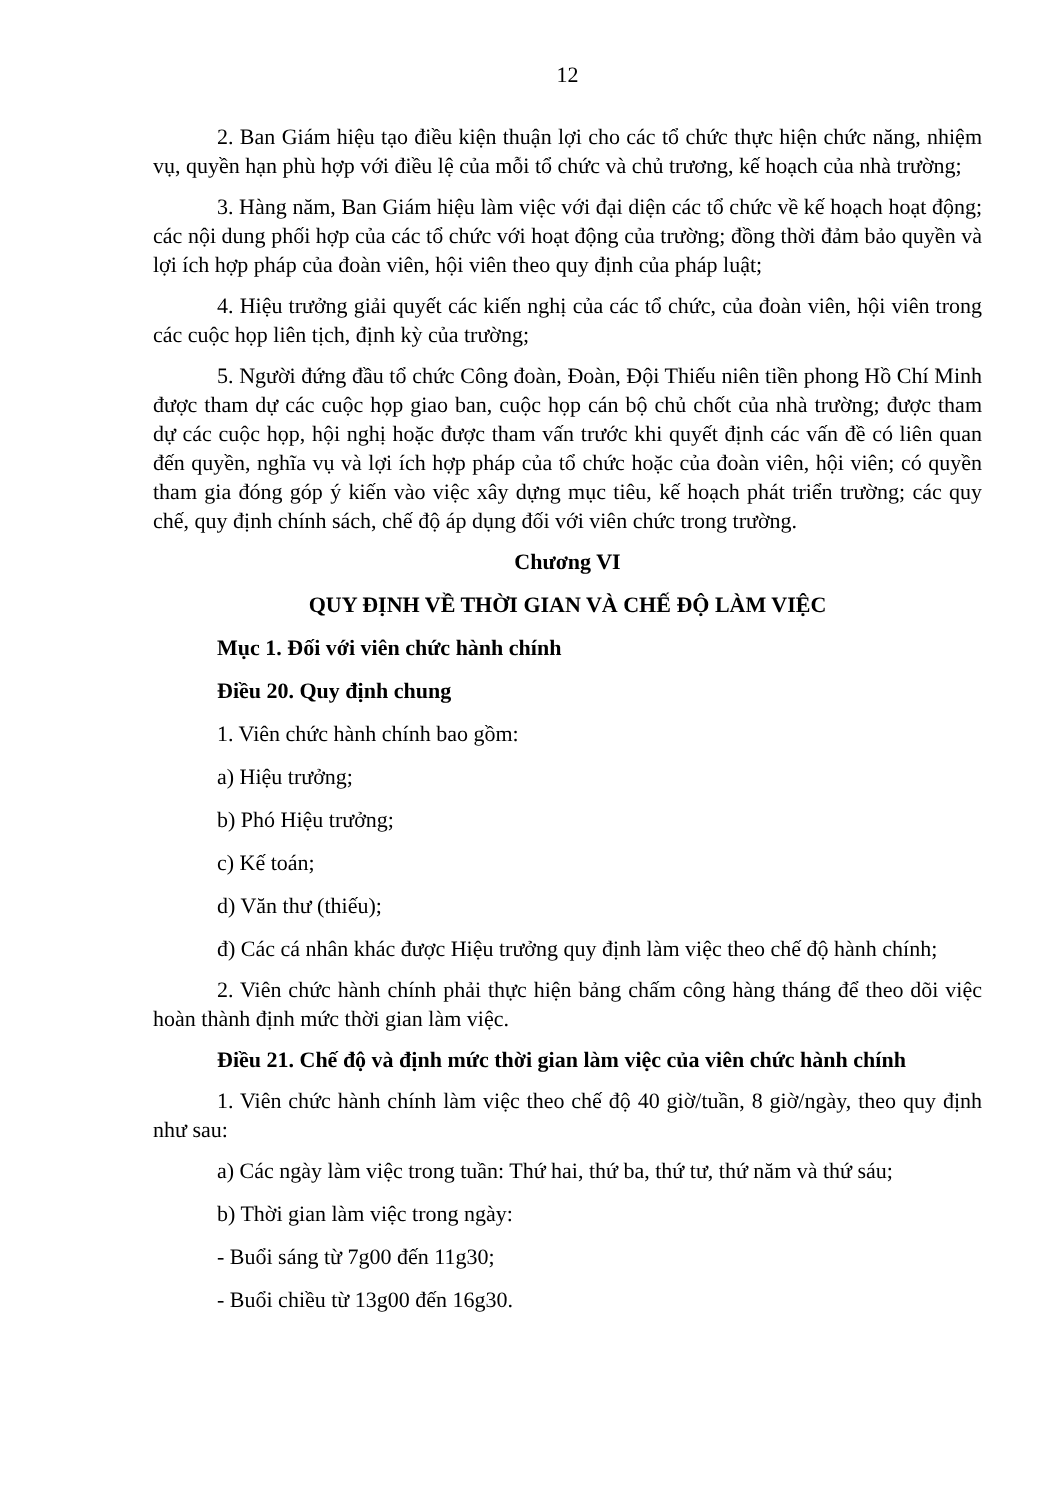12
2. Ban Giám hiệu tạo điều kiện thuận lợi cho các tổ chức thực hiện chức năng, nhiệm vụ, quyền hạn phù hợp với điều lệ của mỗi tổ chức và chủ trương, kế hoạch của nhà trường;
3. Hàng năm, Ban Giám hiệu làm việc với đại diện các tổ chức về kế hoạch hoạt động; các nội dung phối hợp của các tổ chức với hoạt động của trường; đồng thời đảm bảo quyền và lợi ích hợp pháp của đoàn viên, hội viên theo quy định của pháp luật;
4. Hiệu trưởng giải quyết các kiến nghị của các tổ chức, của đoàn viên, hội viên trong các cuộc họp liên tịch, định kỳ của trường;
5. Người đứng đầu tổ chức Công đoàn, Đoàn, Đội Thiếu niên tiền phong Hồ Chí Minh được tham dự các cuộc họp giao ban, cuộc họp cán bộ chủ chốt của nhà trường; được tham dự các cuộc họp, hội nghị hoặc được tham vấn trước khi quyết định các vấn đề có liên quan đến quyền, nghĩa vụ và lợi ích hợp pháp của tổ chức hoặc của đoàn viên, hội viên; có quyền tham gia đóng góp ý kiến vào việc xây dựng mục tiêu, kế hoạch phát triển trường; các quy chế, quy định chính sách, chế độ áp dụng đối với viên chức trong trường.
Chương VI
QUY ĐỊNH VỀ THỜI GIAN VÀ CHẾ ĐỘ LÀM VIỆC
Mục 1. Đối với viên chức hành chính
Điều 20. Quy định chung
1. Viên chức hành chính bao gồm:
a) Hiệu trưởng;
b) Phó Hiệu trưởng;
c) Kế toán;
d) Văn thư (thiếu);
đ) Các cá nhân khác được Hiệu trưởng quy định làm việc theo chế độ hành chính;
2. Viên chức hành chính phải thực hiện bảng chấm công hàng tháng để theo dõi việc hoàn thành định mức thời gian làm việc.
Điều 21. Chế độ và định mức thời gian làm việc của viên chức hành chính
1. Viên chức hành chính làm việc theo chế độ 40 giờ/tuần, 8 giờ/ngày, theo quy định như sau:
a) Các ngày làm việc trong tuần: Thứ hai, thứ ba, thứ tư, thứ năm và thứ sáu;
b) Thời gian làm việc trong ngày:
- Buổi sáng từ 7g00 đến 11g30;
- Buổi chiều từ 13g00 đến 16g30.